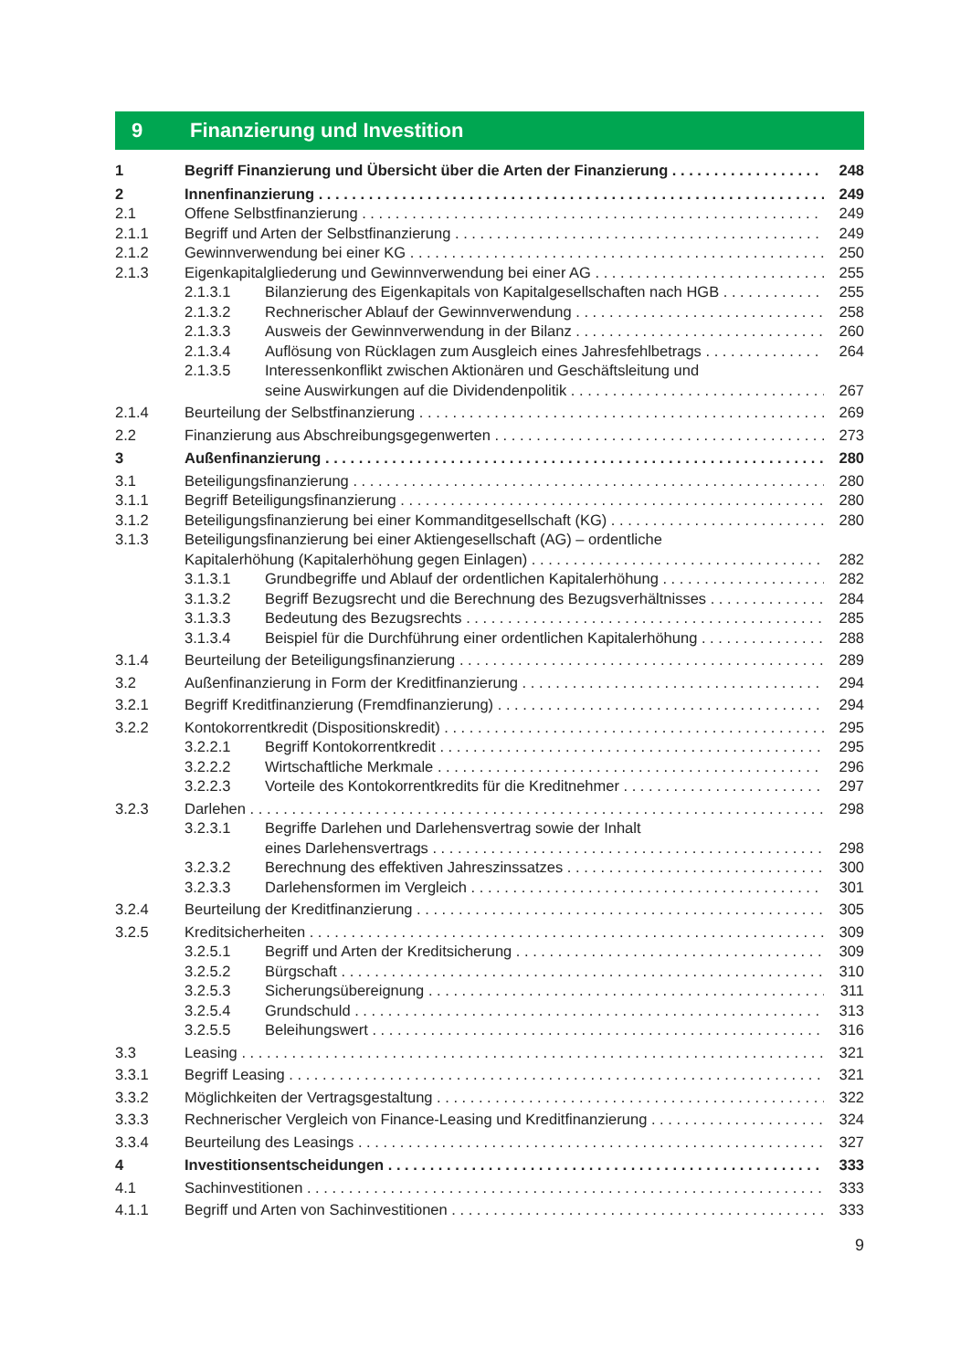9 Finanzierung und Investition
1 Begriff Finanzierung und Übersicht über die Arten der Finanzierung 248
2 Innenfinanzierung 249
2.1 Offene Selbstfinanzierung 249
2.1.1 Begriff und Arten der Selbstfinanzierung 249
2.1.2 Gewinnverwendung bei einer KG 250
2.1.3 Eigenkapitalgliederung und Gewinnverwendung bei einer AG 255
2.1.3.1 Bilanzierung des Eigenkapitals von Kapitalgesellschaften nach HGB 255
2.1.3.2 Rechnerischer Ablauf der Gewinnverwendung 258
2.1.3.3 Ausweis der Gewinnverwendung in der Bilanz 260
2.1.3.4 Auflösung von Rücklagen zum Ausgleich eines Jahresfehlbetrags 264
2.1.3.5 Interessenkonflikt zwischen Aktionären und Geschäftsleitung und
seine Auswirkungen auf die Dividendenpolitik 267
2.1.4 Beurteilung der Selbstfinanzierung 269
2.2 Finanzierung aus Abschreibungsgegenwerten 273
3 Außenfinanzierung 280
3.1 Beteiligungsfinanzierung 280
3.1.1 Begriff Beteiligungsfinanzierung 280
3.1.2 Beteiligungsfinanzierung bei einer Kommanditgesellschaft (KG) 280
3.1.3 Beteiligungsfinanzierung bei einer Aktiengesellschaft (AG) – ordentliche
Kapitalerhöhung (Kapitalerhöhung gegen Einlagen) 282
3.1.3.1 Grundbegriffe und Ablauf der ordentlichen Kapitalerhöhung 282
3.1.3.2 Begriff Bezugsrecht und die Berechnung des Bezugsverhältnisses 284
3.1.3.3 Bedeutung des Bezugsrechts 285
3.1.3.4 Beispiel für die Durchführung einer ordentlichen Kapitalerhöhung 288
3.1.4 Beurteilung der Beteiligungsfinanzierung 289
3.2 Außenfinanzierung in Form der Kreditfinanzierung 294
3.2.1 Begriff Kreditfinanzierung (Fremdfinanzierung) 294
3.2.2 Kontokorrentkredit (Dispositionskredit) 295
3.2.2.1 Begriff Kontokorrentkredit 295
3.2.2.2 Wirtschaftliche Merkmale 296
3.2.2.3 Vorteile des Kontokorrentkredits für die Kreditnehmer 297
3.2.3 Darlehen 298
3.2.3.1 Begriffe Darlehen und Darlehensvertrag sowie der Inhalt
eines Darlehensvertrags 298
3.2.3.2 Berechnung des effektiven Jahreszinssatzes 300
3.2.3.3 Darlehensformen im Vergleich 301
3.2.4 Beurteilung der Kreditfinanzierung 305
3.2.5 Kreditsicherheiten 309
3.2.5.1 Begriff und Arten der Kreditsicherung 309
3.2.5.2 Bürgschaft 310
3.2.5.3 Sicherungsübereignung 311
3.2.5.4 Grundschuld 313
3.2.5.5 Beleihungswert 316
3.3 Leasing 321
3.3.1 Begriff Leasing 321
3.3.2 Möglichkeiten der Vertragsgestaltung 322
3.3.3 Rechnerischer Vergleich von Finance-Leasing und Kreditfinanzierung 324
3.3.4 Beurteilung des Leasings 327
4 Investitionsentscheidungen 333
4.1 Sachinvestitionen 333
4.1.1 Begriff und Arten von Sachinvestitionen 333
9